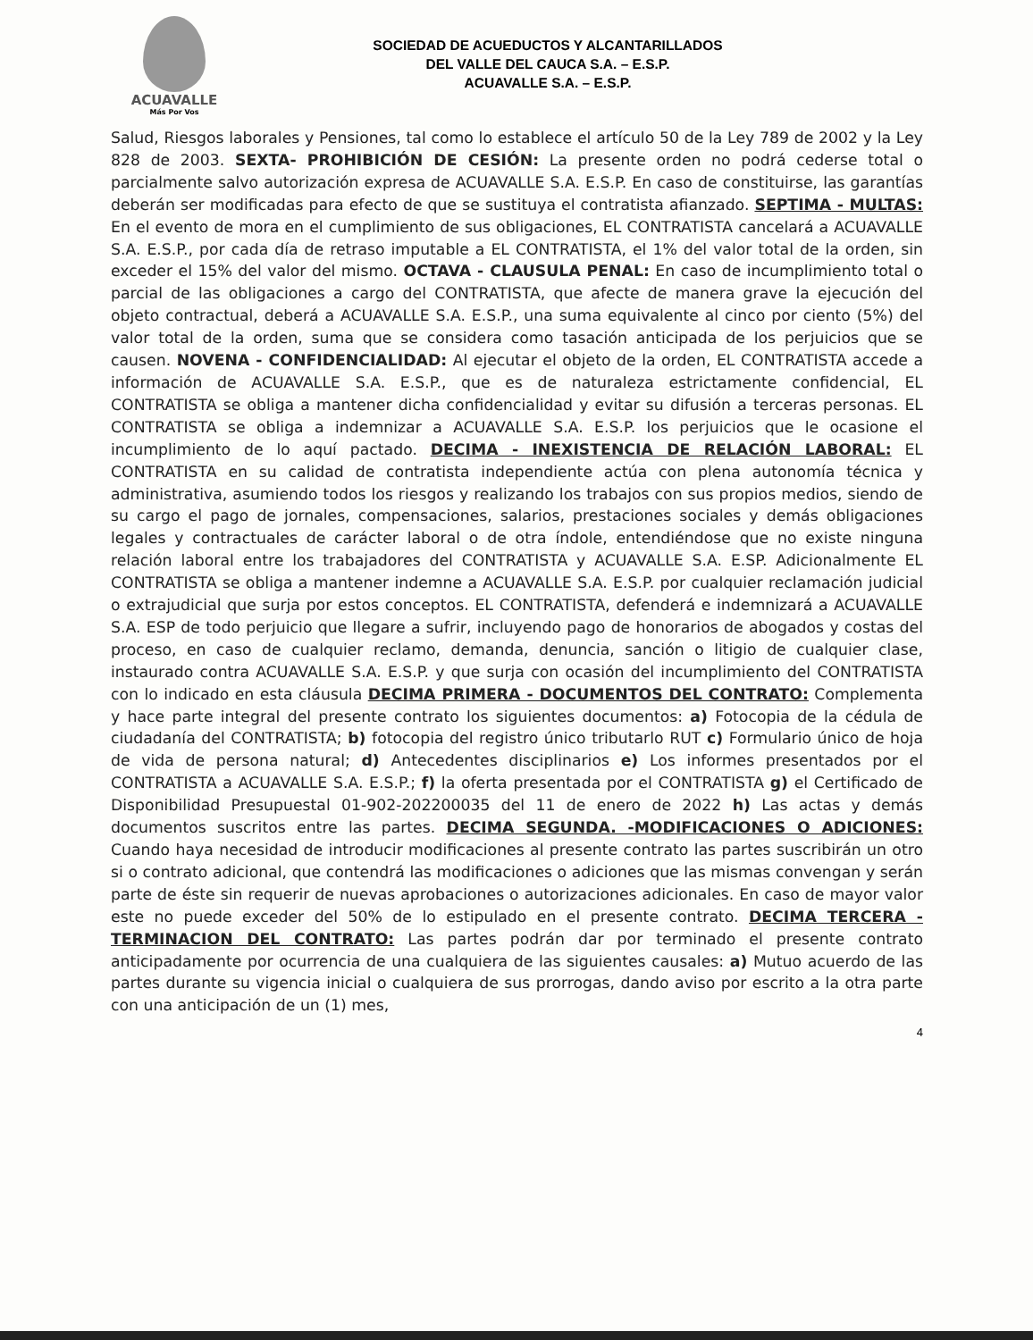ACUAVALLE
Más Por Vos
SOCIEDAD DE ACUEDUCTOS Y ALCANTARILLADOS
DEL VALLE DEL CAUCA S.A. – E.S.P.
ACUAVALLE S.A. – E.S.P.
Salud, Riesgos laborales y Pensiones, tal como lo establece el artículo 50 de la Ley 789 de 2002 y la Ley 828 de 2003. SEXTA- PROHIBICIÓN DE CESIÓN: La presente orden no podrá cederse total o parcialmente salvo autorización expresa de ACUAVALLE S.A. E.S.P. En caso de constituirse, las garantías deberán ser modificadas para efecto de que se sustituya el contratista afianzado. SEPTIMA - MULTAS: En el evento de mora en el cumplimiento de sus obligaciones, EL CONTRATISTA cancelará a ACUAVALLE S.A. E.S.P., por cada día de retraso imputable a EL CONTRATISTA, el 1% del valor total de la orden, sin exceder el 15% del valor del mismo. OCTAVA - CLAUSULA PENAL: En caso de incumplimiento total o parcial de las obligaciones a cargo del CONTRATISTA, que afecte de manera grave la ejecución del objeto contractual, deberá a ACUAVALLE S.A. E.S.P., una suma equivalente al cinco por ciento (5%) del valor total de la orden, suma que se considera como tasación anticipada de los perjuicios que se causen. NOVENA - CONFIDENCIALIDAD: Al ejecutar el objeto de la orden, EL CONTRATISTA accede a información de ACUAVALLE S.A. E.S.P., que es de naturaleza estrictamente confidencial, EL CONTRATISTA se obliga a mantener dicha confidencialidad y evitar su difusión a terceras personas. EL CONTRATISTA se obliga a indemnizar a ACUAVALLE S.A. E.S.P. los perjuicios que le ocasione el incumplimiento de lo aquí pactado. DECIMA - INEXISTENCIA DE RELACIÓN LABORAL: EL CONTRATISTA en su calidad de contratista independiente actúa con plena autonomía técnica y administrativa, asumiendo todos los riesgos y realizando los trabajos con sus propios medios, siendo de su cargo el pago de jornales, compensaciones, salarios, prestaciones sociales y demás obligaciones legales y contractuales de carácter laboral o de otra índole, entendiéndose que no existe ninguna relación laboral entre los trabajadores del CONTRATISTA y ACUAVALLE S.A. E.SP. Adicionalmente EL CONTRATISTA se obliga a mantener indemne a ACUAVALLE S.A. E.S.P. por cualquier reclamación judicial o extrajudicial que surja por estos conceptos. EL CONTRATISTA, defenderá e indemnizará a ACUAVALLE S.A. ESP de todo perjuicio que llegare a sufrir, incluyendo pago de honorarios de abogados y costas del proceso, en caso de cualquier reclamo, demanda, denuncia, sanción o litigio de cualquier clase, instaurado contra ACUAVALLE S.A. E.S.P. y que surja con ocasión del incumplimiento del CONTRATISTA con lo indicado en esta cláusula DECIMA PRIMERA - DOCUMENTOS DEL CONTRATO: Complementa y hace parte integral del presente contrato los siguientes documentos: a) Fotocopia de la cédula de ciudadanía del CONTRATISTA; b) fotocopia del registro único tributarlo RUT c) Formulario único de hoja de vida de persona natural; d) Antecedentes disciplinarios e) Los informes presentados por el CONTRATISTA a ACUAVALLE S.A. E.S.P.; f) la oferta presentada por el CONTRATISTA g) el Certificado de Disponibilidad Presupuestal 01-902-202200035 del 11 de enero de 2022 h) Las actas y demás documentos suscritos entre las partes. DECIMA SEGUNDA. -MODIFICACIONES O ADICIONES: Cuando haya necesidad de introducir modificaciones al presente contrato las partes suscribirán un otro si o contrato adicional, que contendrá las modificaciones o adiciones que las mismas convengan y serán parte de éste sin requerir de nuevas aprobaciones o autorizaciones adicionales. En caso de mayor valor este no puede exceder del 50% de lo estipulado en el presente contrato. DECIMA TERCERA - TERMINACION DEL CONTRATO: Las partes podrán dar por terminado el presente contrato anticipadamente por ocurrencia de una cualquiera de las siguientes causales: a) Mutuo acuerdo de las partes durante su vigencia inicial o cualquiera de sus prorrogas, dando aviso por escrito a la otra parte con una anticipación de un (1) mes,
4